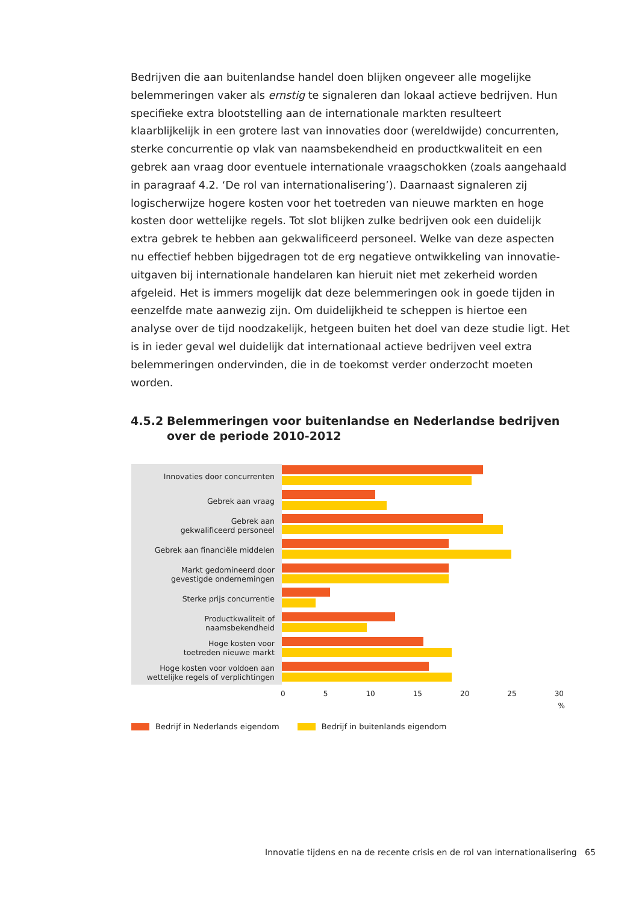Bedrijven die aan buitenlandse handel doen blijken ongeveer alle mogelijke belemmeringen vaker als ernstig te signaleren dan lokaal actieve bedrijven. Hun specifieke extra blootstelling aan de internationale markten resulteert klaarblijkelijk in een grotere last van innovaties door (wereldwijde) concurrenten, sterke concurrentie op vlak van naamsbekendheid en productkwaliteit en een gebrek aan vraag door eventuele internationale vraagschokken (zoals aangehaald in paragraaf 4.2. ‘De rol van internationalisering’). Daarnaast signaleren zij logischerwijze hogere kosten voor het toetreden van nieuwe markten en hoge kosten door wettelijke regels. Tot slot blijken zulke bedrijven ook een duidelijk extra gebrek te hebben aan gekwalificeerd personeel. Welke van deze aspecten nu effectief hebben bijgedragen tot de erg negatieve ontwikkeling van innovatie-uitgaven bij internationale handelaren kan hieruit niet met zekerheid worden afgeleid. Het is immers mogelijk dat deze belemmeringen ook in goede tijden in eenzelfde mate aanwezig zijn. Om duidelijkheid te scheppen is hiertoe een analyse over de tijd noodzakelijk, hetgeen buiten het doel van deze studie ligt. Het is in ieder geval wel duidelijk dat internationaal actieve bedrijven veel extra belemmeringen ondervinden, die in de toekomst verder onderzocht moeten worden.
4.5.2 Belemmeringen voor buitenlandse en Nederlandse bedrijven over de periode 2010-2012
Innovaties door concurrenten
Gebrek aan vraag
Gebrek aan
gekwalificeerd personeel
Gebrek aan financiële middelen
Markt gedomineerd door
gevestigde ondernemingen
Sterke prijs concurrentie
Productkwaliteit of
naamsbekendheid
Hoge kosten voor
toetreden nieuwe markt
Hoge kosten voor voldoen aan
wettelijke regels of verplichtingen
0 5 10 15 20 25 30
%
Bedrijf in Nederlands eigendom Bedrijf in buitenlands eigendom
Innovatie tijdens en na de recente crisis en de rol van internationalisering 65